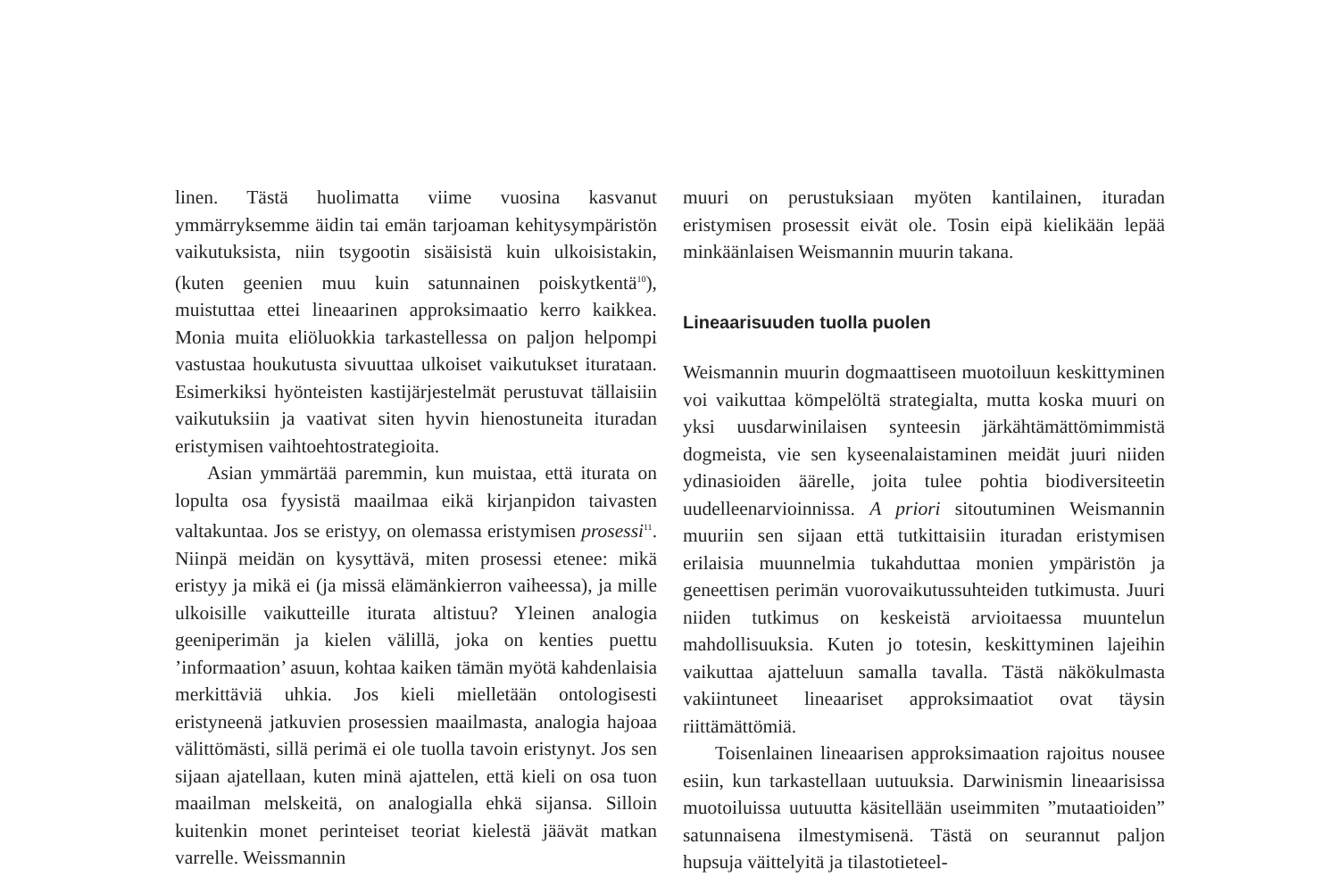linen. Tästä huolimatta viime vuosina kasvanut ymmärryksemme äidin tai emän tarjoaman kehitysympäristön vaikutuksista, niin tsygootin sisäisistä kuin ulkoisistakin, (kuten geenien muu kuin satunnainen poiskytkentä<sup>10</sup>), muistuttaa ettei lineaarinen approksimaatio kerro kaikkea. Monia muita eliöluokkia tarkastellessa on paljon helpompi vastustaa houkutusta sivuuttaa ulkoiset vaikutukset iturataan. Esimerkiksi hyönteisten kastijärjestelmät perustuvat tällaisiin vaikutuksiin ja vaativat siten hyvin hienostuneita ituradan eristymisen vaihtoehtostrategioita.
Asian ymmärtää paremmin, kun muistaa, että iturata on lopulta osa fyysistä maailmaa eikä kirjanpidon taivasten valtakuntaa. Jos se eristyy, on olemassa eristymisen prosessi<sup>11</sup>. Niinpä meidän on kysyttävä, miten prosessi etenee: mikä eristyy ja mikä ei (ja missä elämänkierron vaiheessa), ja mille ulkoisille vaikutteille iturata altistuu? Yleinen analogia geeniperimän ja kielen välillä, joka on kenties puettu ’informaation’ asuun, kohtaa kaiken tämän myötä kahdenlaisia merkittäviä uhkia. Jos kieli mielletään ontologisesti eristyneenä jatkuvien prosessien maailmasta, analogia hajoaa välittömästi, sillä perimä ei ole tuolla tavoin eristynyt. Jos sen sijaan ajatellaan, kuten minä ajattelen, että kieli on osa tuon maailman melskeitä, on analogialla ehkä sijansa. Silloin kuitenkin monet perinteiset teoriat kielestä jäävät matkan varrelle. Weissmannin
muuri on perustuksiaan myöten kantilainen, ituradan eristymisen prosessit eivät ole. Tosin eipä kielikään lepää minkäänlaisen Weismannin muurin takana.
Lineaarisuuden tuolla puolen
Weismannin muurin dogmaattiseen muotoiluun keskittyminen voi vaikuttaa kömpelöltä strategialta, mutta koska muuri on yksi uusdarwinilaisen synteesin järkähtämättömimmistä dogmeista, vie sen kyseenalaistaminen meidät juuri niiden ydinasioiden äärelle, joita tulee pohtia biodiversiteetin uudelleenarvioinnissa. A priori sitoutuminen Weismannin muuriin sen sijaan että tutkittaisiin ituradan eristymisen erilaisia muunnelmia tukahduttaa monien ympäristön ja geneettisen perimän vuorovaikutussuhteiden tutkimusta. Juuri niiden tutkimus on keskeistä arvioitaessa muuntelun mahdollisuuksia. Kuten jo totesin, keskittyminen lajeihin vaikuttaa ajatteluun samalla tavalla. Tästä näkökulmasta vakiintuneet lineaariset approksimaatiot ovat täysin riittämättömiä.
Toisenlainen lineaarisen approksimaation rajoitus nousee esiin, kun tarkastellaan uutuuksia. Darwinismin lineaarisissa muotoiluissa uutuutta käsitellään useimmiten ”mutaatioiden” satunnaisena ilmestymisenä. Tästä on seurannut paljon hupsuja väittelyitä ja tilastotieteel-